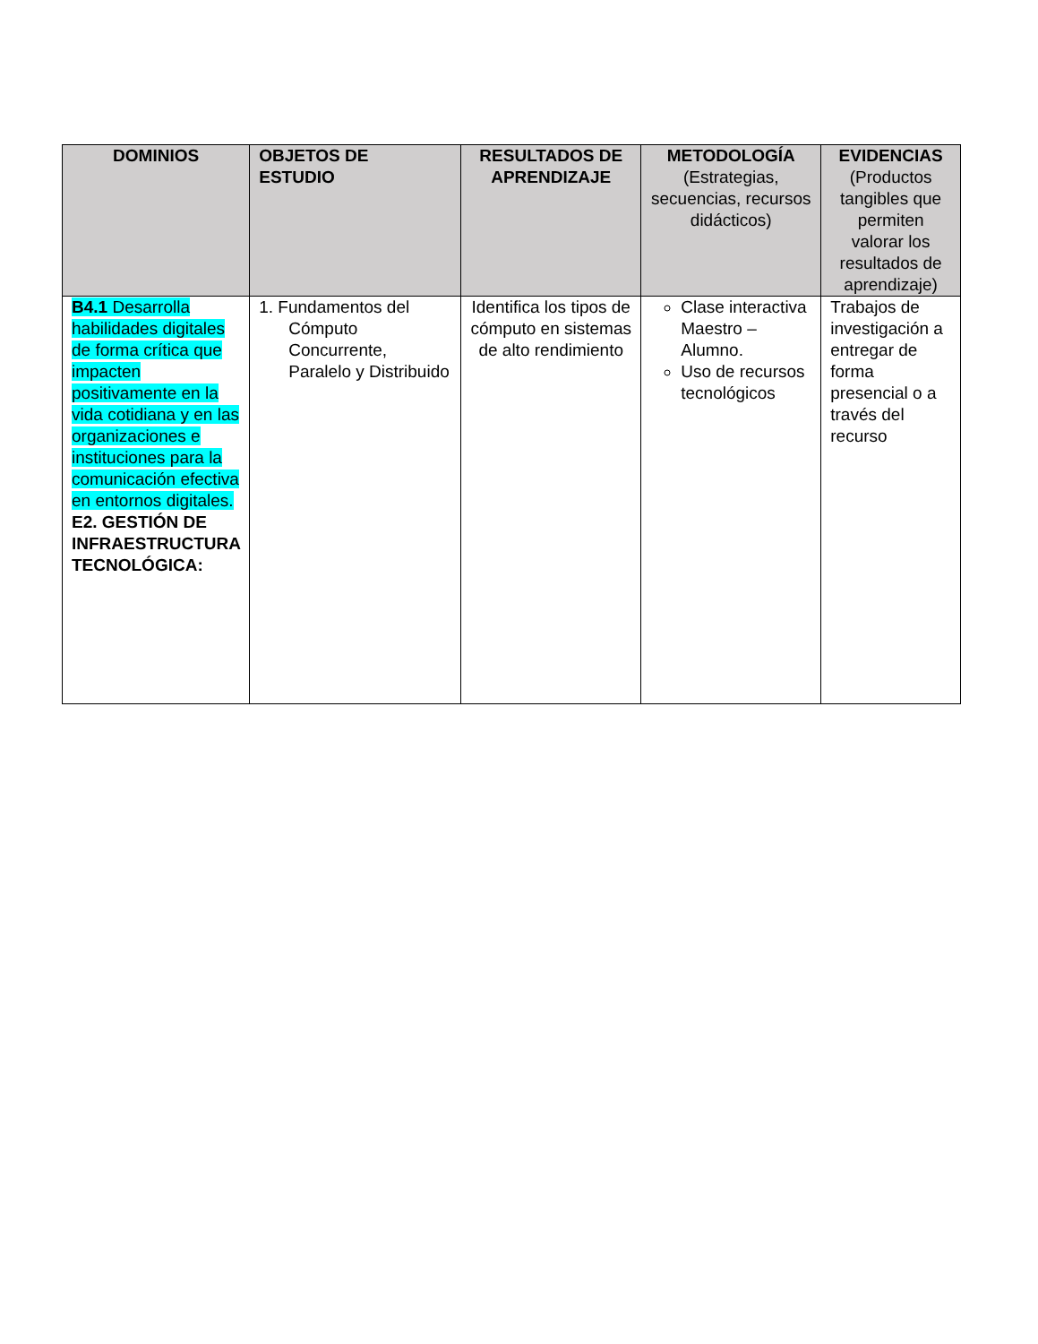| DOMINIOS | OBJETOS DE ESTUDIO | RESULTADOS DE APRENDIZAJE | METODOLOGÍA (Estrategias, secuencias, recursos didácticos) | EVIDENCIAS (Productos tangibles que permiten valorar los resultados de aprendizaje) |
| --- | --- | --- | --- | --- |
| B4.1 Desarrolla habilidades digitales de forma crítica que impacten positivamente en la vida cotidiana y en las organizaciones e instituciones para la comunicación efectiva en entornos digitales. E2. GESTIÓN DE INFRAESTRUCTURA TECNOLÓGICA: | 1. Fundamentos del Cómputo Concurrente, Paralelo y Distribuido | Identifica los tipos de cómputo en sistemas de alto rendimiento | Clase interactiva Maestro – Alumno. Uso de recursos tecnológicos | Trabajos de investigación a entregar de forma presencial o a través del recurso |